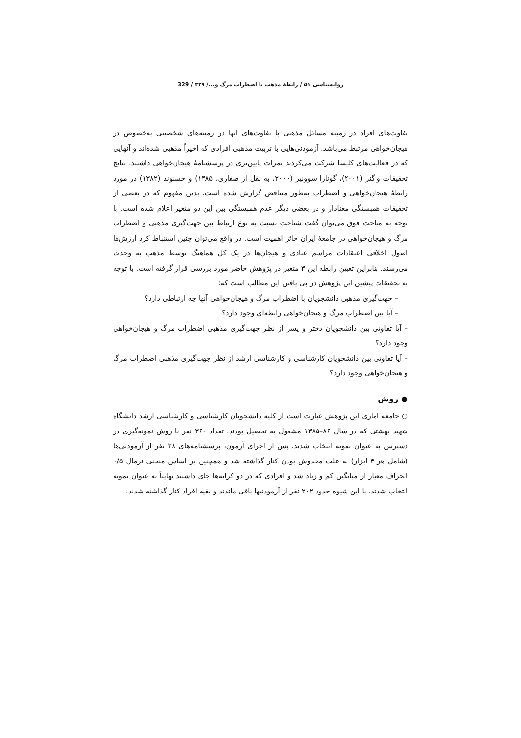روانشناسی ۵۱ / رابطهٔ مذهب با اضطراب مرگ و.../ ۳۲۹ / 329
تفاوت‌های افراد در زمینه مسائل مذهبی با تفاوت‌های آنها در زمینه‌های شخصیتی به‌خصوص در هیجان‌خواهی مرتبط می‌باشد. آزمودنی‌هایی با تربیت مذهبی افرادی که اخیراً مذهبی شده‌اند و آنهایی که در فعالیت‌های کلیسا شرکت می‌کردند نمرات پایین‌تری در پرسشنامهٔ هیجان‌خواهی داشتند. نتایج تحقیقات واگنر (۲۰۰۱)، گونارا سوونیر (۲۰۰۰، به نقل از صفاری، ۱۳۸۵) و حسنوند (۱۳۸۲) در مورد رابطهٔ هیجان‌خواهی و اضطراب به‌طور متناقض گزارش شده است. بدین مفهوم که در بعضی از تحقیقات همبستگی معنادار و در بعضی دیگر عدم همبستگی بین این دو متغیر اعلام شده است. با توجه به مباحث فوق می‌توان گفت شناخت نسبت به نوع ارتباط بین جهت‌گیری مذهبی و اضطراب مرگ و هیجان‌خواهی در جامعهٔ ایران حائز اهمیت است. در واقع می‌توان چنین استنباط کرد ارزش‌ها اصول اخلاقی اعتقادات مراسم عبادی و هیجان‌ها در یک کل هماهنگ توسط مذهب به وحدت می‌رسند. بنابراین تعیین رابطه این ۳ متغیر در پژوهش حاضر مورد بررسی قرار گرفته است. با توجه به تحقیقات پیشین این پژوهش در پی یافتن این مطالب است که:
– جهت‌گیری مذهبی دانشجویان با اضطراب مرگ و هیجان‌خواهی آنها چه ارتباطی دارد؟
– آیا بین اضطراب مرگ و هیجان‌خواهی رابطه‌ای وجود دارد؟
– آیا تفاوتی بین دانشجویان دختر و پسر از نظر جهت‌گیری مذهبی اضطراب مرگ و هیجان‌خواهی وجود دارد؟
– آیا تفاوتی بین دانشجویان کارشناسی و کارشناسی ارشد از نظر جهت‌گیری مذهبی اضطراب مرگ و هیجان‌خواهی وجود دارد؟
● روش
○ جامعه آماری این پژوهش عبارت است از کلیه دانشجویان کارشناسی و کارشناسی ارشد دانشگاه شهید بهشتی که در سال ۸۶–۱۳۸۵ مشغول به تحصیل بودند. تعداد ۳۶۰ نفر با روش نمونه‌گیری در دسترس به عنوان نمونه انتخاب شدند. پس از اجرای آزمون، پرسشنامه‌های ۲۸ نفر از آزمودنی‌ها (شامل هر ۳ ابزار) به علت مخدوش بودن کنار گذاشته شد و همچنین بر اساس منحنی نرمال ۰/۵ انحراف معیار از میانگین کم و زیاد شد و افرادی که در دو کرانه‌ها جای داشتند نهایتاً به عنوان نمونه انتخاب شدند. با این شیوه حدود ۲۰۲ نفر از آزمودنیها باقی ماندند و بقیه افراد کنار گذاشته شدند.